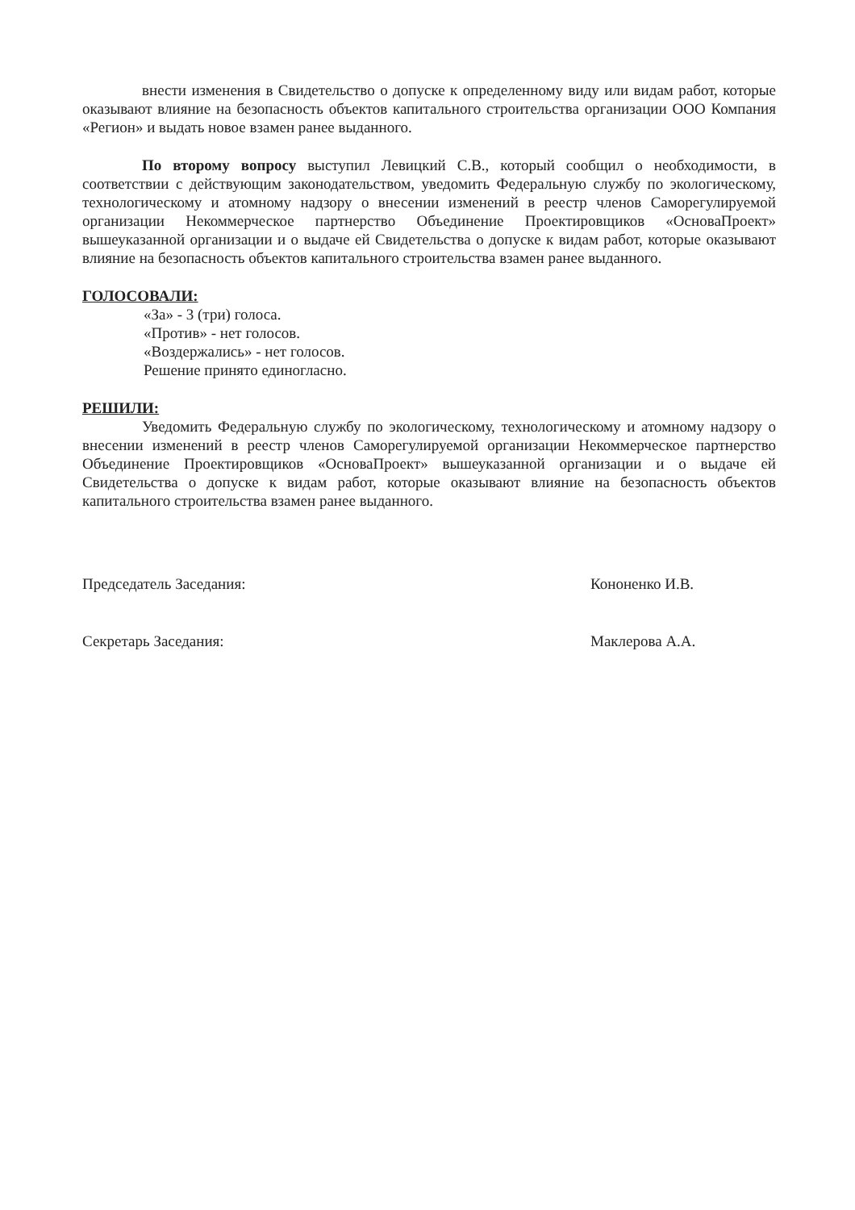внести изменения в Свидетельство о допуске к определенному виду или видам работ, которые оказывают влияние на безопасность объектов капитального строительства организации ООО Компания «Регион» и выдать новое взамен ранее выданного.
По второму вопросу выступил Левицкий С.В., который сообщил о необходимости, в соответствии с действующим законодательством, уведомить Федеральную службу по экологическому, технологическому и атомному надзору о внесении изменений в реестр членов Саморегулируемой организации Некоммерческое партнерство Объединение Проектировщиков «ОсноваПроект» вышеуказанной организации и о выдаче ей Свидетельства о допуске к видам работ, которые оказывают влияние на безопасность объектов капитального строительства взамен ранее выданного.
ГОЛОСОВАЛИ:
«За» - 3 (три) голоса.
«Против» - нет голосов.
«Воздержались» - нет голосов.
Решение принято единогласно.
РЕШИЛИ:
Уведомить Федеральную службу по экологическому, технологическому и атомному надзору о внесении изменений в реестр членов Саморегулируемой организации Некоммерческое партнерство Объединение Проектировщиков «ОсноваПроект» вышеуказанной организации и о выдаче ей Свидетельства о допуске к видам работ, которые оказывают влияние на безопасность объектов капитального строительства взамен ранее выданного.
Председатель Заседания: Кононенко И.В.
Секретарь Заседания: Маклерова А.А.